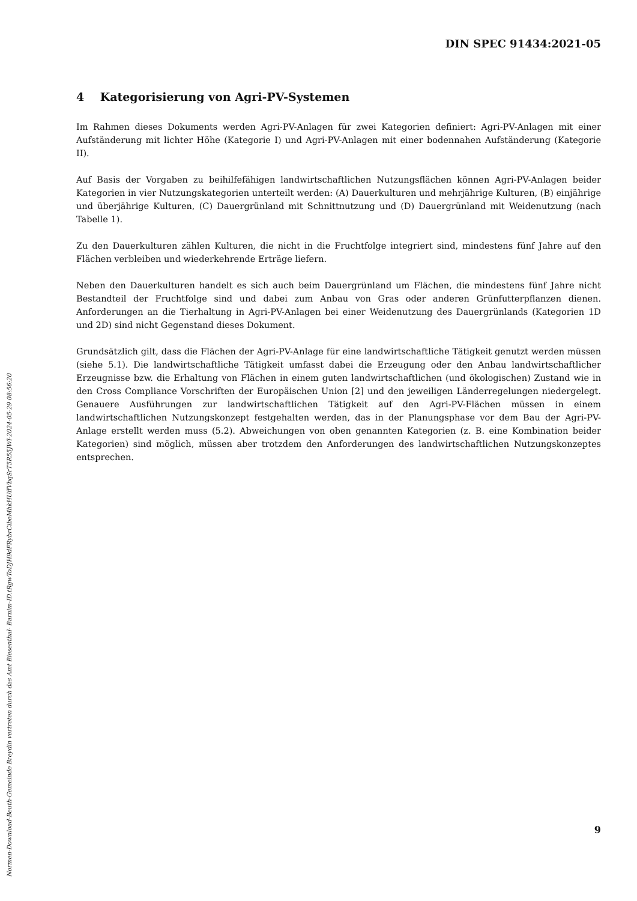DIN SPEC 91434:2021-05
4 Kategorisierung von Agri-PV-Systemen
Im Rahmen dieses Dokuments werden Agri-PV-Anlagen für zwei Kategorien definiert: Agri-PV-Anlagen mit einer Aufständerung mit lichter Höhe (Kategorie I) und Agri-PV-Anlagen mit einer bodennahen Aufständerung (Kategorie II).
Auf Basis der Vorgaben zu beihilfefähigen landwirtschaftlichen Nutzungsflächen können Agri-PV-Anlagen beider Kategorien in vier Nutzungskategorien unterteilt werden: (A) Dauerkulturen und mehrjährige Kulturen, (B) einjährige und überjährige Kulturen, (C) Dauergrünland mit Schnittnutzung und (D) Dauergrünland mit Weidenutzung (nach Tabelle 1).
Zu den Dauerkulturen zählen Kulturen, die nicht in die Fruchtfolge integriert sind, mindestens fünf Jahre auf den Flächen verbleiben und wiederkehrende Erträge liefern.
Neben den Dauerkulturen handelt es sich auch beim Dauergrünland um Flächen, die mindestens fünf Jahre nicht Bestandteil der Fruchtfolge sind und dabei zum Anbau von Gras oder anderen Grünfutterpflanzen dienen. Anforderungen an die Tierhaltung in Agri-PV-Anlagen bei einer Weidenutzung des Dauergrünlands (Kategorien 1D und 2D) sind nicht Gegenstand dieses Dokument.
Grundsätzlich gilt, dass die Flächen der Agri-PV-Anlage für eine landwirtschaftliche Tätigkeit genutzt werden müssen (siehe 5.1). Die landwirtschaftliche Tätigkeit umfasst dabei die Erzeugung oder den Anbau landwirtschaftlicher Erzeugnisse bzw. die Erhaltung von Flächen in einem guten landwirtschaftlichen (und ökologischen) Zustand wie in den Cross Compliance Vorschriften der Europäischen Union [2] und den jeweiligen Länderregelungen niedergelegt. Genauere Ausführungen zur landwirtschaftlichen Tätigkeit auf den Agri-PV-Flächen müssen in einem landwirtschaftlichen Nutzungskonzept festgehalten werden, das in der Planungsphase vor dem Bau der Agri-PV-Anlage erstellt werden muss (5.2). Abweichungen von oben genannten Kategorien (z. B. eine Kombination beider Kategorien) sind möglich, müssen aber trotzdem den Anforderungen des landwirtschaftlichen Nutzungskonzeptes entsprechen.
Normen-Download-Beuth-Gemeinde Breydin vertreten durch das Amt Biesenthal- Barnim-ID.tRgwToDJH9dFRybrCibeMhkHUffVbqSrT5R55JWl-2024-05-29 08:56:20
9